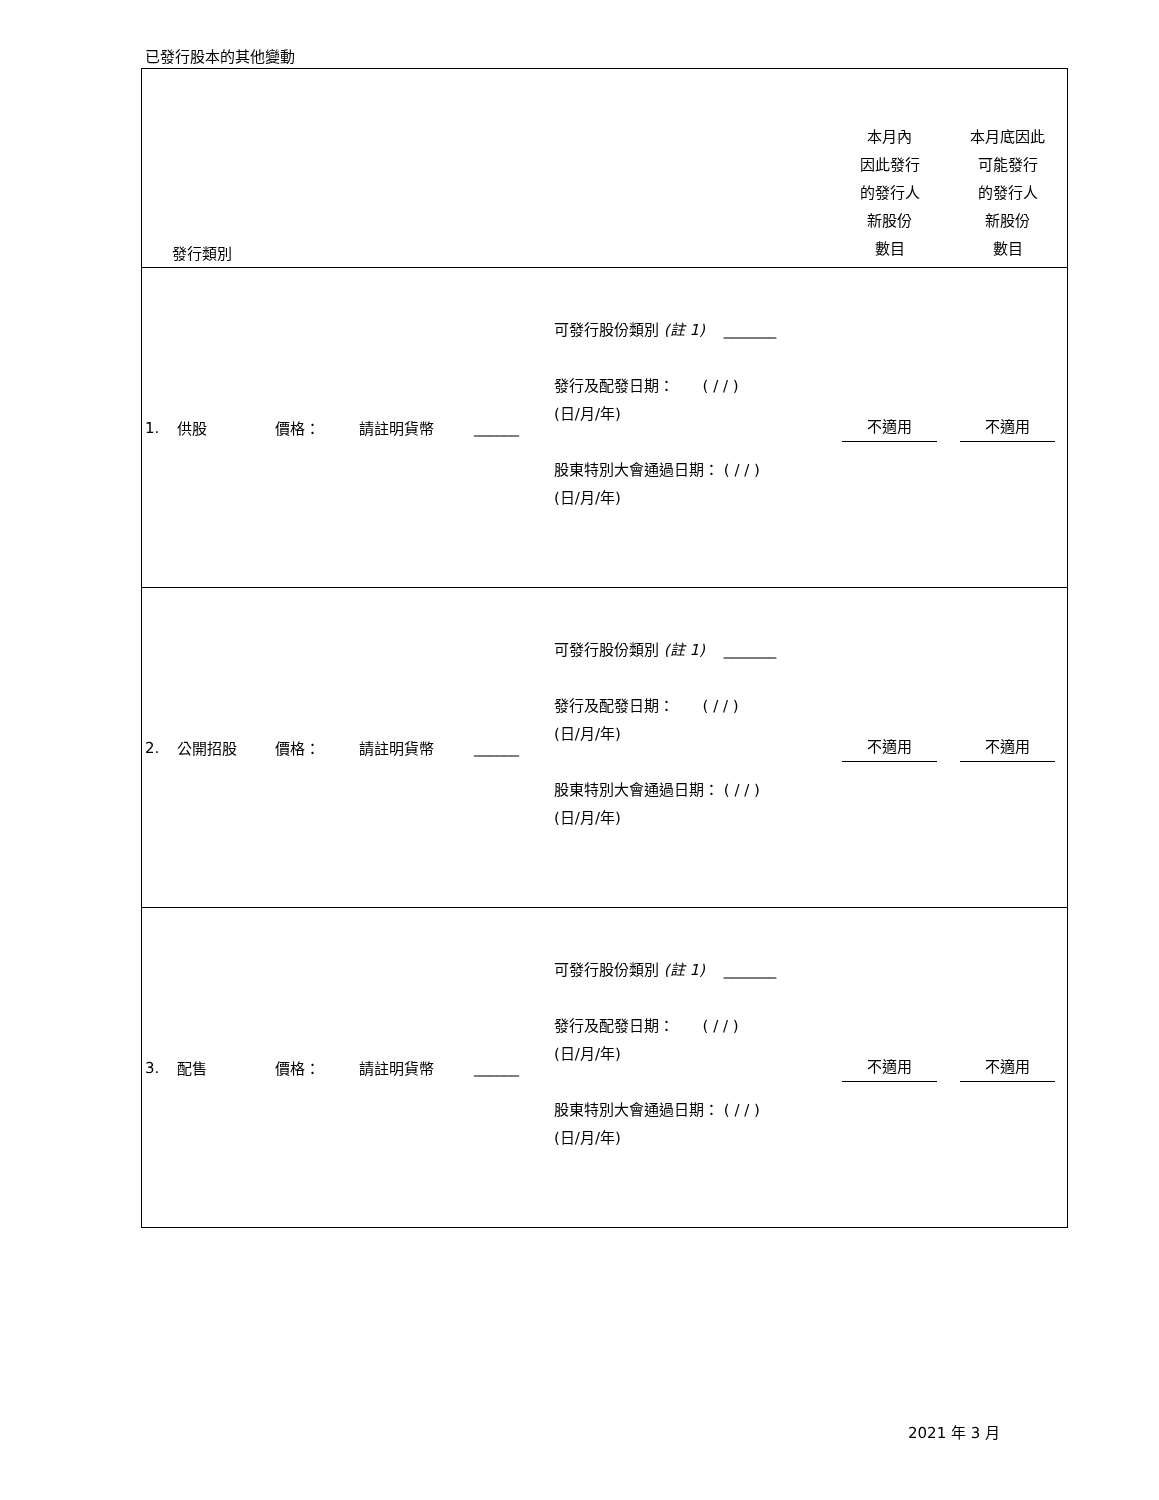已發行股本的其他變動
| 發行類別 | | | | | | 本月內 因此發行 的發行人 新股份 數目 | 本月底因此 可能發行 的發行人 新股份 數目 |
| 1. | 供股 | 價格： | 請註明貨幣 | ______ | 可發行股份類別 (註 1) _______ 發行及配發日期： ( / / ) (日/月/年) 股東特別大會通過日期： ( / / ) (日/月/年) | 不適用 | 不適用 |
| 2. | 公開招股 | 價格： | 請註明貨幣 | ______ | 可發行股份類別 (註 1) _______ 發行及配發日期： ( / / ) (日/月/年) 股東特別大會通過日期： ( / / ) (日/月/年) | 不適用 | 不適用 |
| 3. | 配售 | 價格： | 請註明貨幣 | ______ | 可發行股份類別 (註 1) _______ 發行及配發日期： ( / / ) (日/月/年) 股東特別大會通過日期： ( / / ) (日/月/年) | 不適用 | 不適用 |
2021 年 3 月